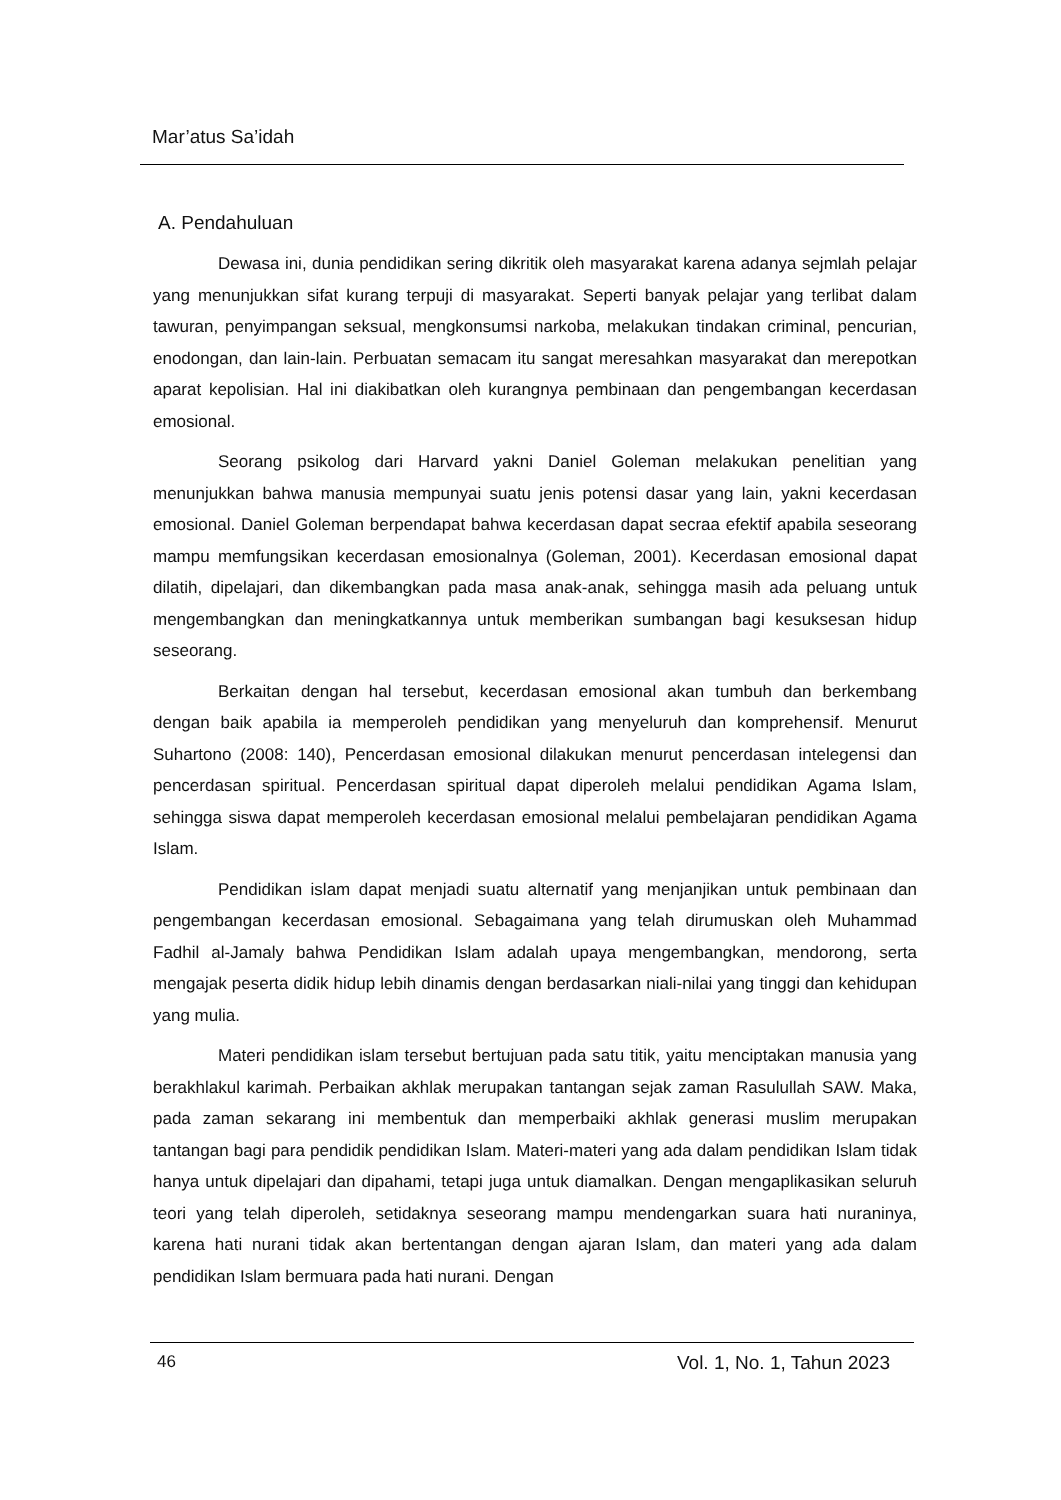Mar’atus Sa’idah
A. Pendahuluan
Dewasa ini, dunia pendidikan sering dikritik oleh masyarakat karena adanya sejmlah pelajar yang menunjukkan sifat kurang terpuji di masyarakat. Seperti banyak pelajar yang terlibat dalam tawuran, penyimpangan seksual, mengkonsumsi narkoba, melakukan tindakan criminal, pencurian, enodongan, dan lain-lain. Perbuatan semacam itu sangat meresahkan masyarakat dan merepotkan aparat kepolisian. Hal ini diakibatkan oleh kurangnya pembinaan dan pengembangan kecerdasan emosional.
Seorang psikolog dari Harvard yakni Daniel Goleman melakukan penelitian yang menunjukkan bahwa manusia mempunyai suatu jenis potensi dasar yang lain, yakni kecerdasan emosional. Daniel Goleman berpendapat bahwa kecerdasan dapat secraa efektif apabila seseorang mampu memfungsikan kecerdasan emosionalnya (Goleman, 2001). Kecerdasan emosional dapat dilatih, dipelajari, dan dikembangkan pada masa anak-anak, sehingga masih ada peluang untuk mengembangkan dan meningkatkannya untuk memberikan sumbangan bagi kesuksesan hidup seseorang.
Berkaitan dengan hal tersebut, kecerdasan emosional akan tumbuh dan berkembang dengan baik apabila ia memperoleh pendidikan yang menyeluruh dan komprehensif. Menurut Suhartono (2008: 140), Pencerdasan emosional dilakukan menurut pencerdasan intelegensi dan pencerdasan spiritual. Pencerdasan spiritual dapat diperoleh melalui pendidikan Agama Islam, sehingga siswa dapat memperoleh kecerdasan emosional melalui pembelajaran pendidikan Agama Islam.
Pendidikan islam dapat menjadi suatu alternatif yang menjanjikan untuk pembinaan dan pengembangan kecerdasan emosional. Sebagaimana yang telah dirumuskan oleh Muhammad Fadhil al-Jamaly bahwa Pendidikan Islam adalah upaya mengembangkan, mendorong, serta mengajak peserta didik hidup lebih dinamis dengan berdasarkan niali-nilai yang tinggi dan kehidupan yang mulia.
Materi pendidikan islam tersebut bertujuan pada satu titik, yaitu menciptakan manusia yang berakhlakul karimah. Perbaikan akhlak merupakan tantangan sejak zaman Rasulullah SAW. Maka, pada zaman sekarang ini membentuk dan memperbaiki akhlak generasi muslim merupakan tantangan bagi para pendidik pendidikan Islam. Materi-materi yang ada dalam pendidikan Islam tidak hanya untuk dipelajari dan dipahami, tetapi juga untuk diamalkan. Dengan mengaplikasikan seluruh teori yang telah diperoleh, setidaknya seseorang mampu mendengarkan suara hati nuraninya, karena hati nurani tidak akan bertentangan dengan ajaran Islam, dan materi yang ada dalam pendidikan Islam bermuara pada hati nurani. Dengan
46 Vol. 1, No. 1, Tahun 2023